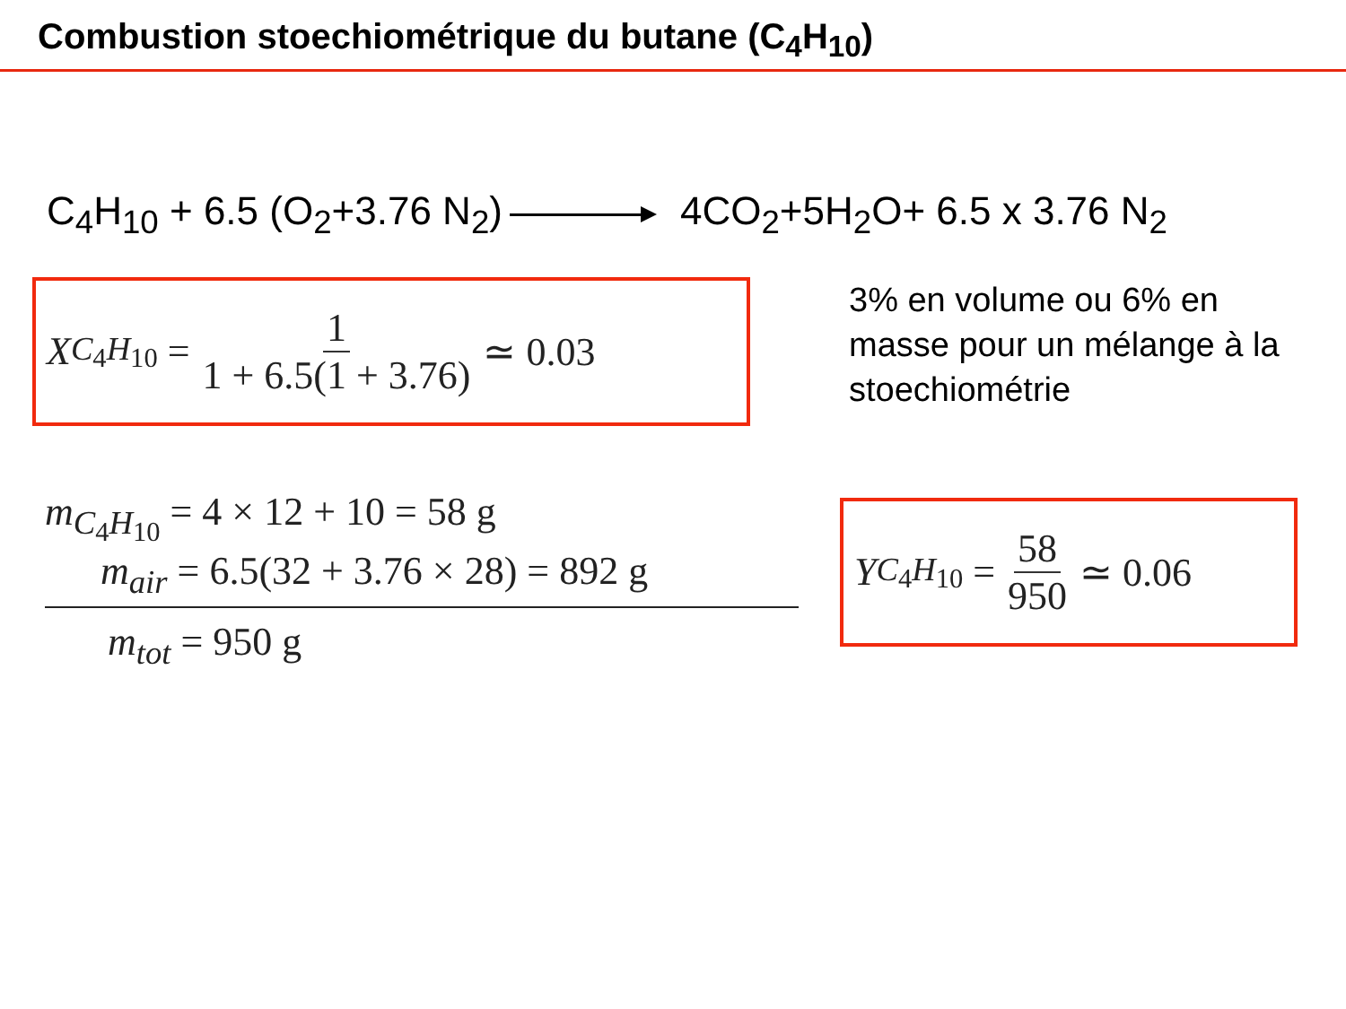Combustion stoechiométrique du butane (C<sub>4</sub>H<sub>10</sub>)
C<sub>4</sub>H<sub>10</sub> + 6.5 (O<sub>2</sub>+3.76 N<sub>2</sub>) 4CO<sub>2</sub>+5H<sub>2</sub>O+ 6.5 x 3.76 N<sub>2</sub>
X<sub>C<sub>4</sub>H<sub>10</sub></sub> = 1 1 + 6.5(1 + 3.76) ≃ 0.03
3% en volume ou 6% en masse pour un mélange à la stoechiométrie
m<sub>C<sub>4</sub>H<sub>10</sub></sub> = 4 × 12 + 10 = 58 g
m<sub>air</sub> = 6.5(32 + 3.76 × 28) = 892 g
m<sub>tot</sub> = 950 g
Y<sub>C<sub>4</sub>H<sub>10</sub></sub> = 58 950 ≃ 0.06